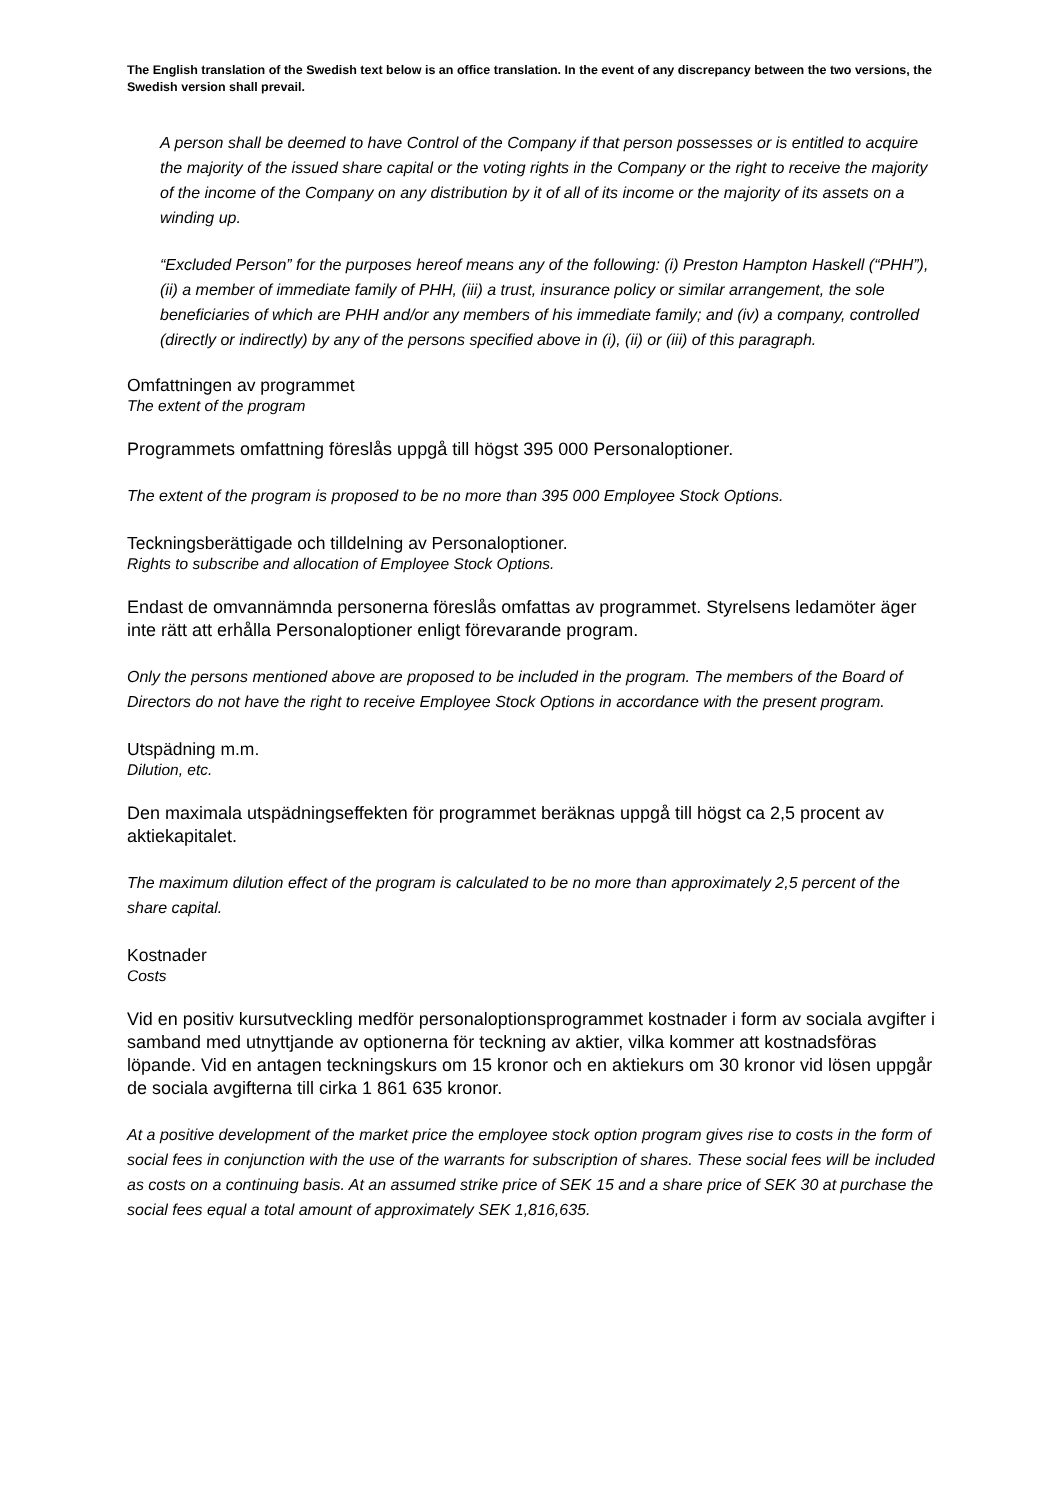The English translation of the Swedish text below is an office translation. In the event of any discrepancy between the two versions, the Swedish version shall prevail.
A person shall be deemed to have Control of the Company if that person possesses or is entitled to acquire the majority of the issued share capital or the voting rights in the Company or the right to receive the majority of the income of the Company on any distribution by it of all of its income or the majority of its assets on a winding up.
“Excluded Person” for the purposes hereof means any of the following: (i) Preston Hampton Haskell (“PHH”), (ii) a member of immediate family of PHH, (iii) a trust, insurance policy or similar arrangement, the sole beneficiaries of which are PHH and/or any members of his immediate family; and (iv) a company, controlled (directly or indirectly) by any of the persons specified above in (i), (ii) or (iii) of this paragraph.
Omfattningen av programmet
The extent of the program
Programmets omfattning föreslås uppgå till högst 395 000 Personaloptioner.
The extent of the program is proposed to be no more than 395 000 Employee Stock Options.
Teckningsberättigade och tilldelning av Personaloptioner.
Rights to subscribe and allocation of Employee Stock Options.
Endast de omvannämnda personerna föreslås omfattas av programmet. Styrelsens ledamöter äger inte rätt att erhålla Personaloptioner enligt förevarande program.
Only the persons mentioned above are proposed to be included in the program. The members of the Board of Directors do not have the right to receive Employee Stock Options in accordance with the present program.
Utspädning m.m.
Dilution, etc.
Den maximala utspädningseffekten för programmet beräknas uppgå till högst ca 2,5 procent av aktiekapitalet.
The maximum dilution effect of the program is calculated to be no more than approximately 2,5 percent of the share capital.
Kostnader
Costs
Vid en positiv kursutveckling medför personaloptionsprogrammet kostnader i form av sociala avgifter i samband med utnyttjande av optionerna för teckning av aktier, vilka kommer att kostnadsföras löpande. Vid en antagen teckningskurs om 15 kronor och en aktiekurs om 30 kronor vid lösen uppgår de sociala avgifterna till cirka 1 861 635 kronor.
At a positive development of the market price the employee stock option program gives rise to costs in the form of social fees in conjunction with the use of the warrants for subscription of shares. These social fees will be included as costs on a continuing basis. At an assumed strike price of SEK 15 and a share price of SEK 30 at purchase the social fees equal a total amount of approximately SEK 1,816,635.